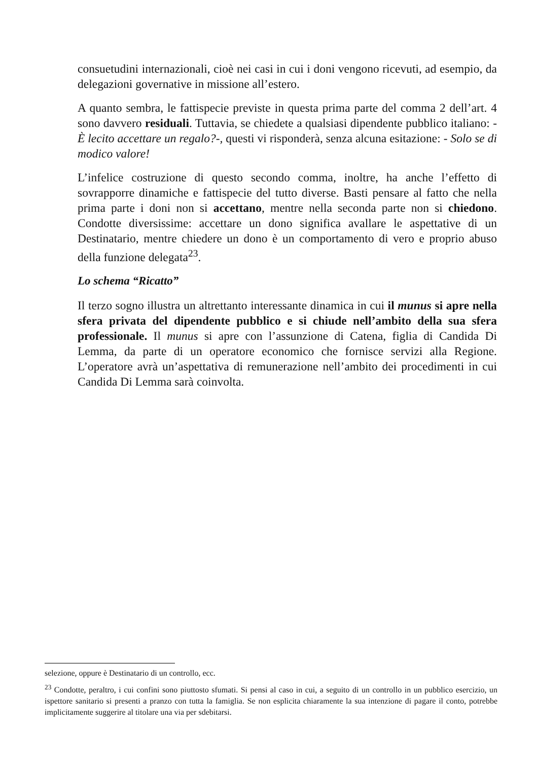consuetudini internazionali, cioè nei casi in cui i doni vengono ricevuti, ad esempio, da delegazioni governative in missione all’estero.
A quanto sembra, le fattispecie previste in questa prima parte del comma 2 dell’art. 4 sono davvero residuali. Tuttavia, se chiedete a qualsiasi dipendente pubblico italiano: - È lecito accettare un regalo?-, questi vi risponderà, senza alcuna esitazione: - Solo se di modico valore!
L’infelice costruzione di questo secondo comma, inoltre, ha anche l’effetto di sovrapporre dinamiche e fattispecie del tutto diverse. Basti pensare al fatto che nella prima parte i doni non si accettano, mentre nella seconda parte non si chiedono. Condotte diversissime: accettare un dono significa avallare le aspettative di un Destinatario, mentre chiedere un dono è un comportamento di vero e proprio abuso della funzione delegata<sup>23</sup>.
Lo schema “Ricatto”
Il terzo sogno illustra un altrettanto interessante dinamica in cui il munus si apre nella sfera privata del dipendente pubblico e si chiude nell’ambito della sua sfera professionale. Il munus si apre con l’assunzione di Catena, figlia di Candida Di Lemma, da parte di un operatore economico che fornisce servizi alla Regione. L’operatore avrà un’aspettativa di remunerazione nell’ambito dei procedimenti in cui Candida Di Lemma sarà coinvolta.
selezione, oppure è Destinatario di un controllo, ecc.
<sup>23</sup> Condotte, peraltro, i cui confini sono piuttosto sfumati. Si pensi al caso in cui, a seguito di un controllo in un pubblico esercizio, un ispettore sanitario si presenti a pranzo con tutta la famiglia. Se non esplicita chiaramente la sua intenzione di pagare il conto, potrebbe implicitamente suggerire al titolare una via per sdebitarsi.